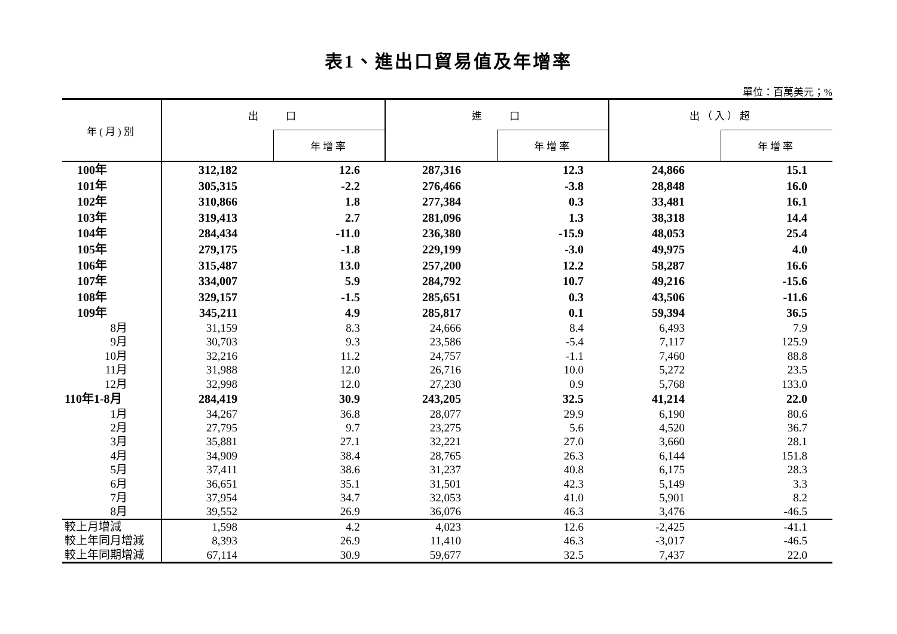表1、進出口貿易值及年增率
單位：百萬美元；%
| 年(月)別 | 出 口 | | 進 口 | | 出（入）超 | |
| --- | --- | --- | --- | --- | --- | --- |
| | | 年增率 | | 年增率 | | 年增率 |
| 100年 | 312,182 | 12.6 | 287,316 | 12.3 | 24,866 | 15.1 |
| 101年 | 305,315 | -2.2 | 276,466 | -3.8 | 28,848 | 16.0 |
| 102年 | 310,866 | 1.8 | 277,384 | 0.3 | 33,481 | 16.1 |
| 103年 | 319,413 | 2.7 | 281,096 | 1.3 | 38,318 | 14.4 |
| 104年 | 284,434 | -11.0 | 236,380 | -15.9 | 48,053 | 25.4 |
| 105年 | 279,175 | -1.8 | 229,199 | -3.0 | 49,975 | 4.0 |
| 106年 | 315,487 | 13.0 | 257,200 | 12.2 | 58,287 | 16.6 |
| 107年 | 334,007 | 5.9 | 284,792 | 10.7 | 49,216 | -15.6 |
| 108年 | 329,157 | -1.5 | 285,651 | 0.3 | 43,506 | -11.6 |
| 109年 | 345,211 | 4.9 | 285,817 | 0.1 | 59,394 | 36.5 |
| 8月 | 31,159 | 8.3 | 24,666 | 8.4 | 6,493 | 7.9 |
| 9月 | 30,703 | 9.3 | 23,586 | -5.4 | 7,117 | 125.9 |
| 10月 | 32,216 | 11.2 | 24,757 | -1.1 | 7,460 | 88.8 |
| 11月 | 31,988 | 12.0 | 26,716 | 10.0 | 5,272 | 23.5 |
| 12月 | 32,998 | 12.0 | 27,230 | 0.9 | 5,768 | 133.0 |
| 110年1-8月 | 284,419 | 30.9 | 243,205 | 32.5 | 41,214 | 22.0 |
| 1月 | 34,267 | 36.8 | 28,077 | 29.9 | 6,190 | 80.6 |
| 2月 | 27,795 | 9.7 | 23,275 | 5.6 | 4,520 | 36.7 |
| 3月 | 35,881 | 27.1 | 32,221 | 27.0 | 3,660 | 28.1 |
| 4月 | 34,909 | 38.4 | 28,765 | 26.3 | 6,144 | 151.8 |
| 5月 | 37,411 | 38.6 | 31,237 | 40.8 | 6,175 | 28.3 |
| 6月 | 36,651 | 35.1 | 31,501 | 42.3 | 5,149 | 3.3 |
| 7月 | 37,954 | 34.7 | 32,053 | 41.0 | 5,901 | 8.2 |
| 8月 | 39,552 | 26.9 | 36,076 | 46.3 | 3,476 | -46.5 |
| 較上月增減 | 1,598 | 4.2 | 4,023 | 12.6 | -2,425 | -41.1 |
| 較上年同月增減 | 8,393 | 26.9 | 11,410 | 46.3 | -3,017 | -46.5 |
| 較上年同期增減 | 67,114 | 30.9 | 59,677 | 32.5 | 7,437 | 22.0 |